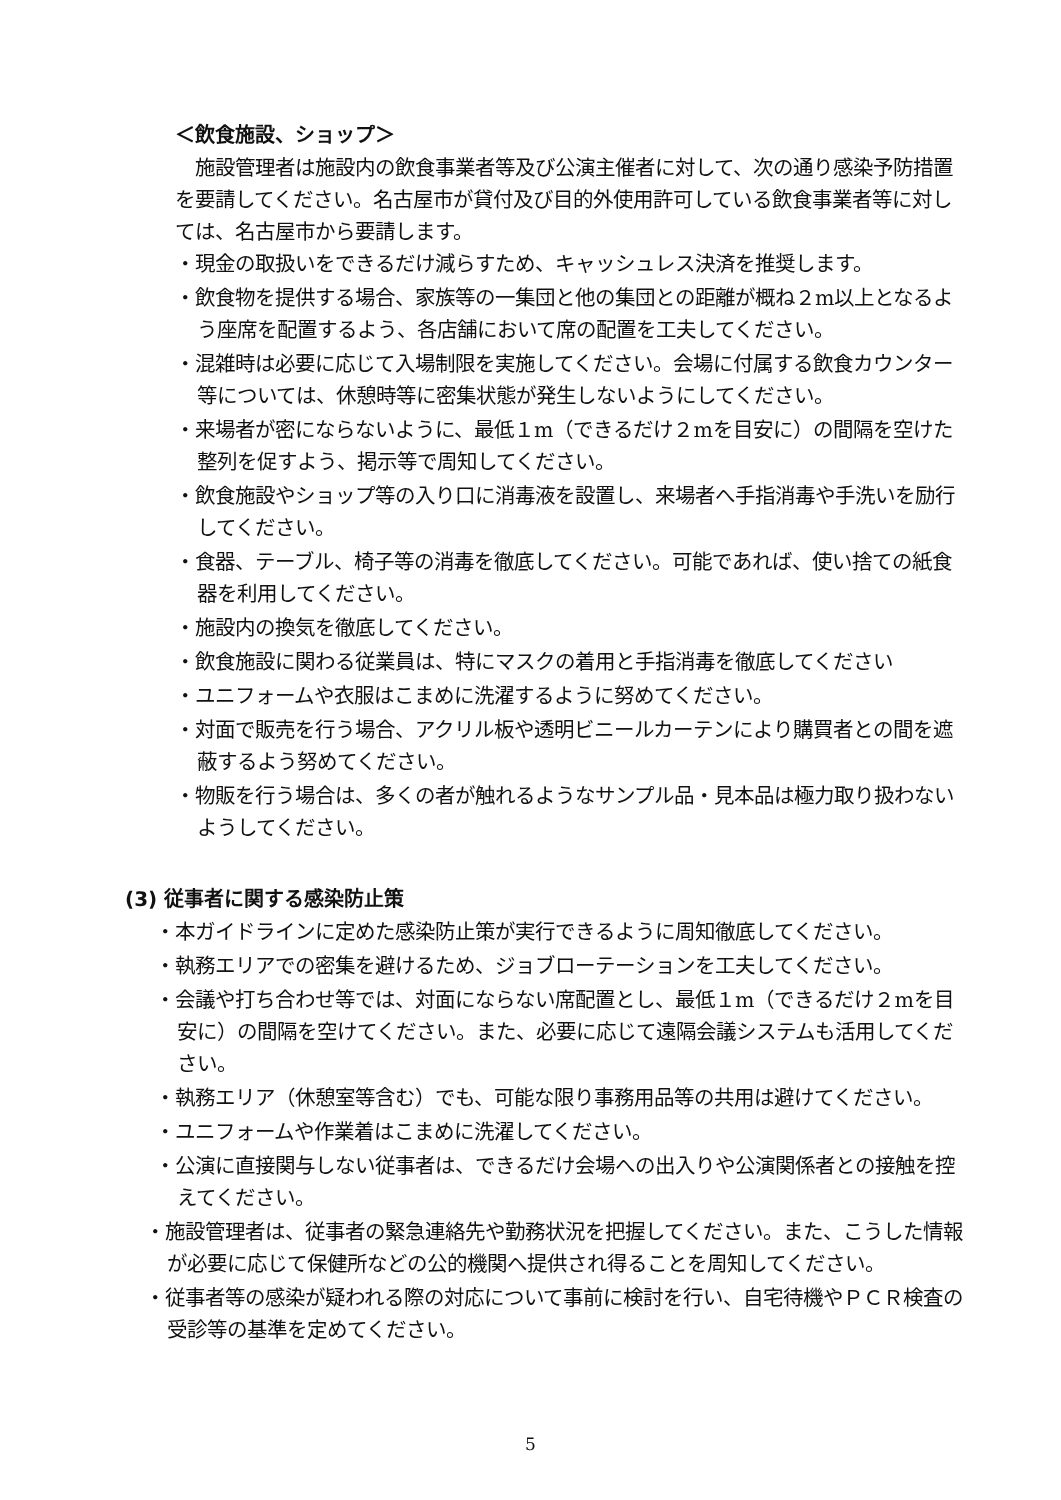＜飲食施設、ショップ＞
施設管理者は施設内の飲食事業者等及び公演主催者に対して、次の通り感染予防措置を要請してください。名古屋市が貸付及び目的外使用許可している飲食事業者等に対しては、名古屋市から要請します。
・現金の取扱いをできるだけ減らすため、キャッシュレス決済を推奨します。
・飲食物を提供する場合、家族等の一集団と他の集団との距離が概ね２m以上となるよう座席を配置するよう、各店舗において席の配置を工夫してください。
・混雑時は必要に応じて入場制限を実施してください。会場に付属する飲食カウンター等については、休憩時等に密集状態が発生しないようにしてください。
・来場者が密にならないように、最低１m（できるだけ２mを目安に）の間隔を空けた整列を促すよう、掲示等で周知してください。
・飲食施設やショップ等の入り口に消毒液を設置し、来場者へ手指消毒や手洗いを励行してください。
・食器、テーブル、椅子等の消毒を徹底してください。可能であれば、使い捨ての紙食器を利用してください。
・施設内の換気を徹底してください。
・飲食施設に関わる従業員は、特にマスクの着用と手指消毒を徹底してください
・ユニフォームや衣服はこまめに洗濯するように努めてください。
・対面で販売を行う場合、アクリル板や透明ビニールカーテンにより購買者との間を遮蔽するよう努めてください。
・物販を行う場合は、多くの者が触れるようなサンプル品・見本品は極力取り扱わないようしてください。
(3) 従事者に関する感染防止策
・本ガイドラインに定めた感染防止策が実行できるように周知徹底してください。
・執務エリアでの密集を避けるため、ジョブローテーションを工夫してください。
・会議や打ち合わせ等では、対面にならない席配置とし、最低１m（できるだけ２mを目安に）の間隔を空けてください。また、必要に応じて遠隔会議システムも活用してください。
・執務エリア（休憩室等含む）でも、可能な限り事務用品等の共用は避けてください。
・ユニフォームや作業着はこまめに洗濯してください。
・公演に直接関与しない従事者は、できるだけ会場への出入りや公演関係者との接触を控えてください。
・施設管理者は、従事者の緊急連絡先や勤務状況を把握してください。また、こうした情報が必要に応じて保健所などの公的機関へ提供され得ることを周知してください。
・従事者等の感染が疑われる際の対応について事前に検討を行い、自宅待機やＰＣＲ検査の受診等の基準を定めてください。
5